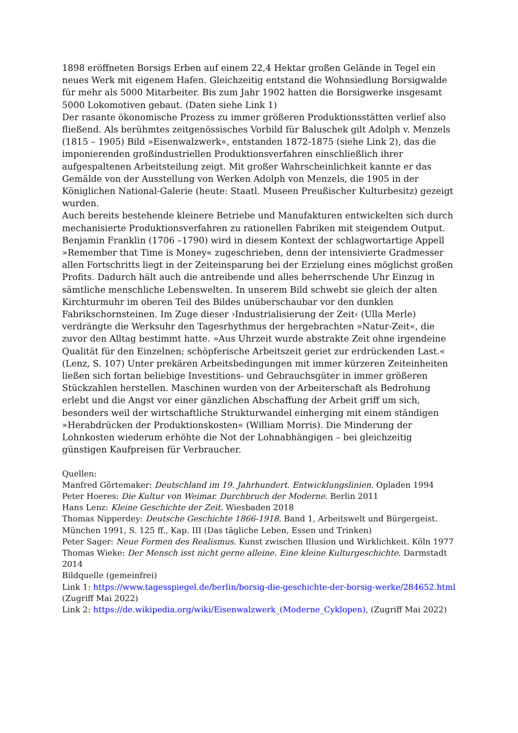1898 eröffneten Borsigs Erben auf einem 22,4 Hektar großen Gelände in Tegel ein neues Werk mit eigenem Hafen. Gleichzeitig entstand die Wohnsiedlung Borsigwalde für mehr als 5000 Mitarbeiter. Bis zum Jahr 1902 hatten die Borsigwerke insgesamt 5000 Lokomotiven gebaut. (Daten siehe Link 1)
Der rasante ökonomische Prozess zu immer größeren Produktionsstätten verlief also fließend. Als berühmtes zeitgenössisches Vorbild für Baluschek gilt Adolph v. Menzels (1815 – 1905) Bild »Eisenwalzwerk«, entstanden 1872-1875 (siehe Link 2), das die imponierenden großindustriellen Produktionsverfahren einschließlich ihrer aufgespaltenen Arbeitsteilung zeigt. Mit großer Wahrscheinlichkeit kannte er das Gemälde von der Ausstellung von Werken Adolph von Menzels, die 1905 in der Königlichen National-Galerie (heute: Staatl. Museen Preußischer Kulturbesitz) gezeigt wurden.
Auch bereits bestehende kleinere Betriebe und Manufakturen entwickelten sich durch mechanisierte Produktionsverfahren zu rationellen Fabriken mit steigendem Output. Benjamin Franklin (1706 –1790) wird in diesem Kontext der schlagwortartige Appell »Remember that Time is Money« zugeschrieben, denn der intensivierte Gradmesser allen Fortschritts liegt in der Zeiteinsparung bei der Erzielung eines möglichst großen Profits. Dadurch hält auch die antreibende und alles beherrschende Uhr Einzug in sämtliche menschliche Lebenswelten. In unserem Bild schwebt sie gleich der alten Kirchturmuhr im oberen Teil des Bildes unüberschaubar vor den dunklen Fabrikschornsteinen. Im Zuge dieser ›Industrialisierung der Zeit‹ (Ulla Merle) verdrängte die Werksuhr den Tagesrhythmus der hergebrachten »Natur-Zeit«, die zuvor den Alltag bestimmt hatte. »Aus Uhrzeit wurde abstrakte Zeit ohne irgendeine Qualität für den Einzelnen; schöpferische Arbeitszeit geriet zur erdrückenden Last.« (Lenz, S. 107) Unter prekären Arbeitsbedingungen mit immer kürzeren Zeiteinheiten ließen sich fortan beliebige Investitions- und Gebrauchsgüter in immer größeren Stückzahlen herstellen. Maschinen wurden von der Arbeiterschaft als Bedrohung erlebt und die Angst vor einer gänzlichen Abschaffung der Arbeit griff um sich, besonders weil der wirtschaftliche Strukturwandel einherging mit einem ständigen »Herabdrücken der Produktionskosten« (William Morris). Die Minderung der Lohnkosten wiederum erhöhte die Not der Lohnabhängigen – bei gleichzeitig günstigen Kaufpreisen für Verbraucher.
Quellen:
Manfred Görtemaker: Deutschland im 19. Jahrhundert. Entwicklungslinien. Opladen 1994
Peter Hoeres: Die Kultur von Weimar. Durchbruch der Moderne. Berlin 2011
Hans Lenz: Kleine Geschichte der Zeit. Wiesbaden 2018
Thomas Nipperdey: Deutsche Geschichte 1866-1918. Band 1, Arbeitswelt und Bürgergeist. München 1991, S. 125 ff., Kap. III (Das tägliche Leben, Essen und Trinken)
Peter Sager: Neue Formen des Realismus. Kunst zwischen Illusion und Wirklichkeit. Köln 1977
Thomas Wieke: Der Mensch isst nicht gerne alleine. Eine kleine Kulturgeschichte. Darmstadt 2014
Bildquelle (gemeinfrei)
Link 1: https://www.tagesspiegel.de/berlin/borsig-die-geschichte-der-borsig-werke/284652.html (Zugriff Mai 2022)
Link 2: https://de.wikipedia.org/wiki/Eisenwalzwerk_(Moderne_Cyklopen), (Zugriff Mai 2022)